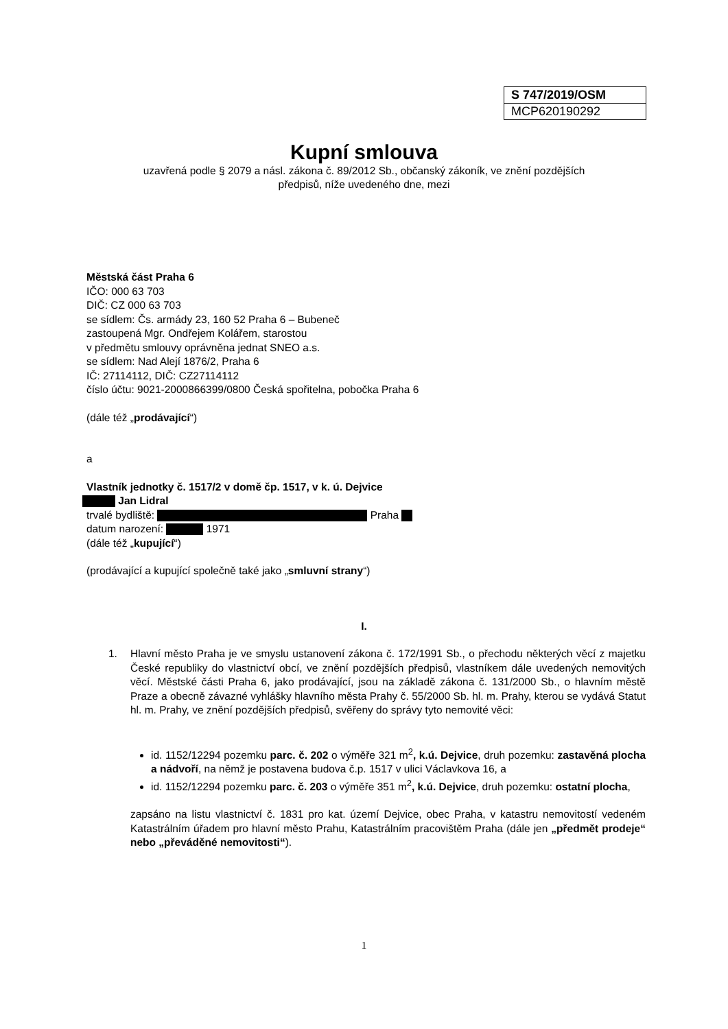| S 747/2019/OSM |
| MCP620190292 |
Kupní smlouva
uzavřená podle § 2079 a násl. zákona č. 89/2012 Sb., občanský zákoník, ve znění pozdějších
předpisů, níže uvedeného dne, mezi
Městská část Praha 6
IČO: 000 63 703
DIČ: CZ 000 63 703
se sídlem: Čs. armády 23, 160 52 Praha 6 – Bubeneč
zastoupená Mgr. Ondřejem Kolářem, starostou
v předmětu smlouvy oprávněna jednat SNEO a.s.
se sídlem: Nad Alejí 1876/2, Praha 6
IČ: 27114112, DIČ: CZ27114112
číslo účtu: 9021-2000866399/0800 Česká spořitelna, pobočka Praha 6
(dále též „prodávající“)
a
Vlastník jednotky č. 1517/2 v domě čp. 1517, v k. ú. Dejvice
Jan Lidral
trvalé bydliště: Praha
datum narození: 1971
(dále též „kupující“)
(prodávající a kupující společně také jako „smluvní strany“)
I.
1. Hlavní město Praha je ve smyslu ustanovení zákona č. 172/1991 Sb., o přechodu některých věcí z majetku České republiky do vlastnictví obcí, ve znění pozdějších předpisů, vlastníkem dále uvedených nemovitých věcí. Městské části Praha 6, jako prodávající, jsou na základě zákona č. 131/2000 Sb., o hlavním městě Praze a obecně závazné vyhlášky hlavního města Prahy č. 55/2000 Sb. hl. m. Prahy, kterou se vydává Statut hl. m. Prahy, ve znění pozdějších předpisů, svěřeny do správy tyto nemovité věci:
id. 1152/12294 pozemku parc. č. 202 o výměře 321 m<sup>2</sup>, k.ú. Dejvice, druh pozemku: zastavěná plocha a nádvoří, na němž je postavena budova č.p. 1517 v ulici Václavkova 16, a
id. 1152/12294 pozemku parc. č. 203 o výměře 351 m<sup>2</sup>, k.ú. Dejvice, druh pozemku: ostatní plocha,
zapsáno na listu vlastnictví č. 1831 pro kat. území Dejvice, obec Praha, v katastru nemovitostí vedeném Katastrálním úřadem pro hlavní město Prahu, Katastrálním pracovištěm Praha (dále jen „předmět prodeje“ nebo „převáděné nemovitosti“).
1